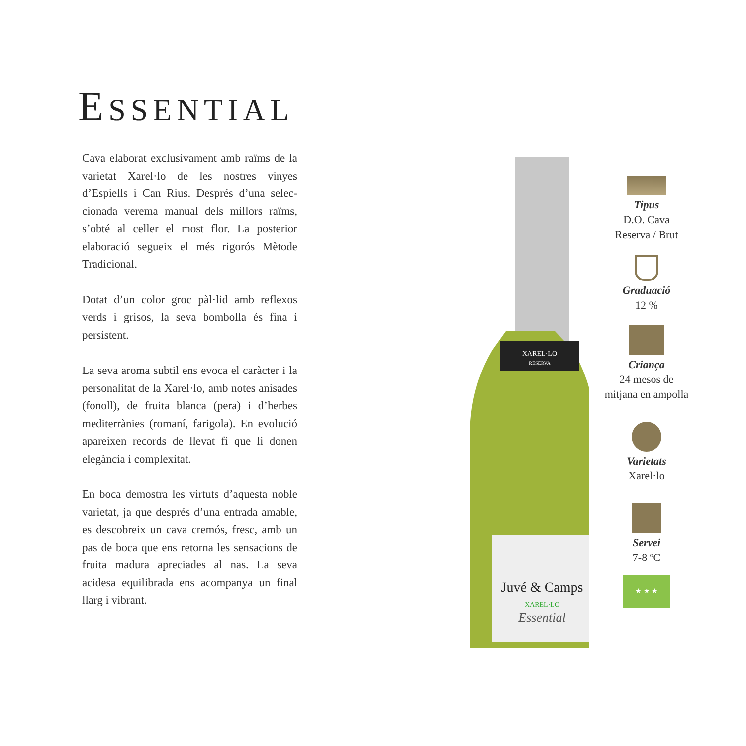ESSENTIAL
Cava elaborat exclusivament amb raïms de la varietat Xarel·lo de les nostres vinyes d’Espiells i Can Rius. Després d’una selec­cionada verema manual dels millors raïms, s’obté al celler el most flor. La posterior elaboració segueix el més rigorós Mètode Tradicional.
Dotat d’un color groc pàl·lid amb reflexos verds i grisos, la seva bombolla és fina i persistent.
La seva aroma subtil ens evoca el caràcter i la personalitat de la Xarel·lo, amb notes anisades (fonoll), de fruita blanca (pera) i d’herbes mediterrànies (romaní, farigola). En evolució apareixen records de llevat fi que li donen elegància i complexitat.
En boca demostra les virtuts d’aquesta noble varietat, ja que després d’una entrada amable, es descobreix un cava cremós, fresc, amb un pas de boca que ens retorna les sensacions de fruita madura apreciades al nas. La seva acidesa equilibrada ens acom­panya un final llarg i vibrant.
XAREL·LO
RESERVA
Juvé & Camps
XAREL·LO
Essential
Tipus
D.O. Cava
Reserva / Brut
Graduació
12 %
Criança
24 mesos de
mitjana en ampolla
Varietats
Xarel·lo
Servei
7-8 ºC
★ ★ ★